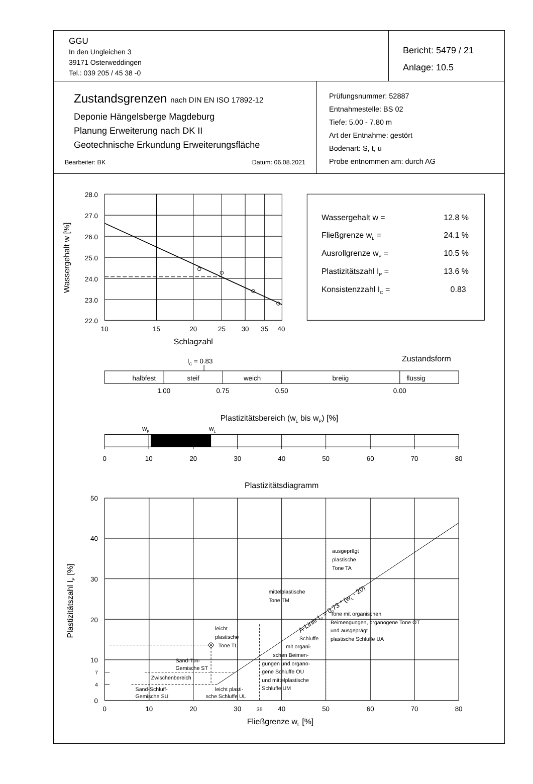GGU
In den Ungleichen 3
39171 Osterweddingen
Tel.: 039 205 / 45 38 -0
Bericht: 5479 / 21
Anlage: 10.5
Zustandsgrenzen nach DIN EN ISO 17892-12
Deponie Hängelsberge Magdeburg
Planung Erweiterung nach DK II
Geotechnische Erkundung Erweiterungsfläche
Bearbeiter: BK Datum: 06.08.2021
Prüfungsnummer: 52887
Entnahmestelle: BS 02
Tiefe: 5.00 - 7.80 m
Art der Entnahme: gestört
Bodenart: S, t, u
Probe entnommen am: durch AG
28.0
27.0
26.0
25.0
24.0
23.0
22.0
Wassergehalt w [%]
10
15
20
25
30
35
40
Schlagzahl
Wassergehalt w =
12.8 %
Fließgrenze wL =
24.1 %
Ausrollgrenze wP =
10.5 %
Plastizitätszahl IP =
13.6 %
Konsistenzzahl IC =
0.83
Zustandsform
IC = 0.83
halbfest
steif
weich
breiig
flüssig
1.00
0.75
0.50
0.00
Plastizitätsbereich (wL bis wP) [%]
wP
wL
0
10
20
30
40
50
60
70
80
Plastizitätsdiagramm
50
40
30
20
10
7
4
0
Plastizitätszahl IP [%]
ausgeprägt
plastische
Tone TA
mittelplastische
Tone TM
A-Linie IP = 0,73 * (wL - 20)
Tone mit organischen
Beimengungen, organogene Tone OT
und ausgeprägt
plastische Schluffe UA
leicht
plastische
Tone TL
Schluffe
mit organi-
schen Beimen-
gungen und organo-
gene Schluffe OU
und mittelplastische
Schluffe UM
Sand-Ton-
Gemische ST
Zwischenbereich
Sand-Schluff-
Gemische SU
leicht plasti-
sche Schluffe UL
0
10
20
30
35
40
50
60
70
80
Fließgrenze wL [%]